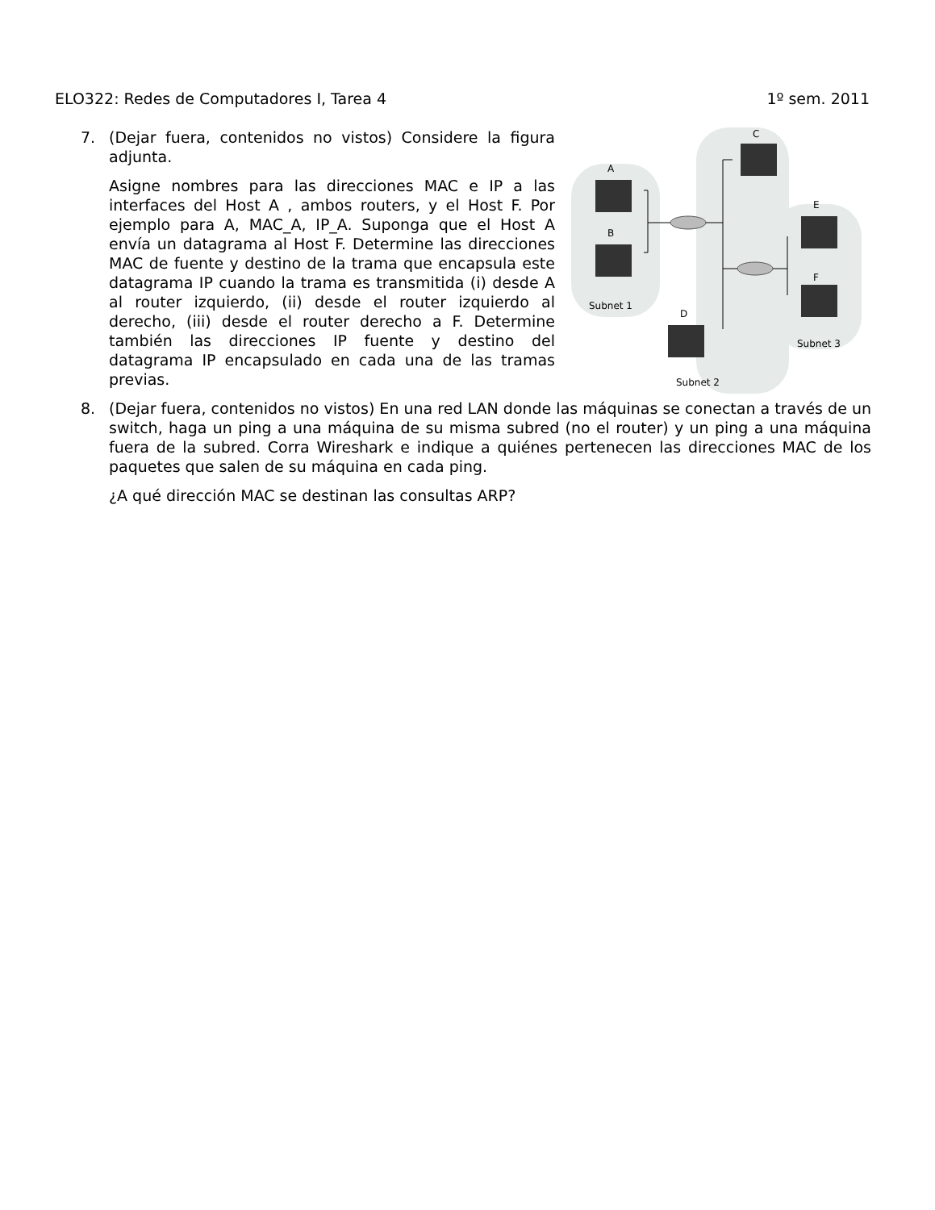ELO322: Redes de Computadores I, Tarea 4 1º sem. 2011
7. (Dejar fuera, contenidos no vistos) Considere la figura adjunta.
Asigne nombres para las direcciones MAC e IP a las interfaces del Host A , ambos routers, y el Host F. Por ejemplo para A, MAC_A, IP_A. Suponga que el Host A envía un datagrama al Host F. Determine las direcciones MAC de fuente y destino de la trama que encapsula este datagrama IP cuando la trama es transmitida (i) desde A al router izquierdo, (ii) desde el router izquierdo al derecho, (iii) desde el router derecho a F. Determine también las direcciones IP fuente y destino del datagrama IP encapsulado en cada una de las tramas previas.
A
B
C
D
E
F
Subnet 1
Subnet 3
Subnet 2
8. (Dejar fuera, contenidos no vistos) En una red LAN donde las máquinas se conectan a través de un switch, haga un ping a una máquina de su misma subred (no el router) y un ping a una máquina fuera de la subred. Corra Wireshark e indique a quiénes pertenecen las direcciones MAC de los paquetes que salen de su máquina en cada ping.
¿A qué dirección MAC se destinan las consultas ARP?